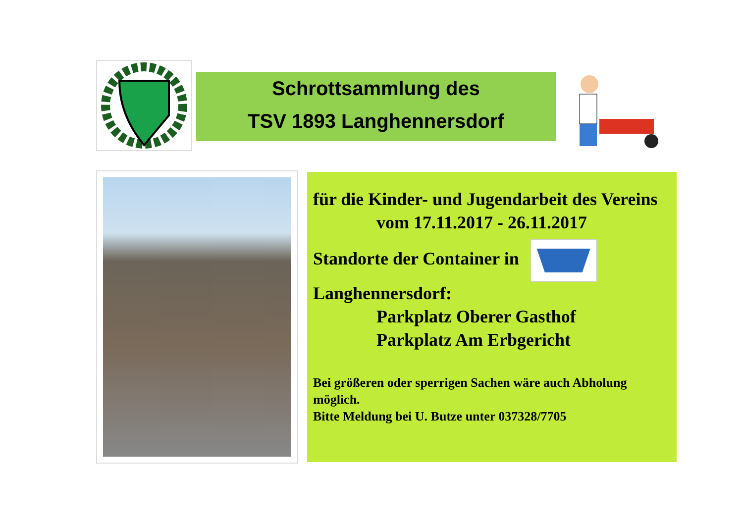Schrottsammlung des
TSV 1893 Langhennersdorf
für die Kinder- und Jugendarbeit des Vereins
vom 17.11.2017 - 26.11.2017
Standorte der Container in
Langhennersdorf:
Parkplatz Oberer Gasthof
Parkplatz Am Erbgericht
Bei größeren oder sperrigen Sachen wäre auch Abholung möglich.
Bitte Meldung bei U. Butze unter 037328/7705